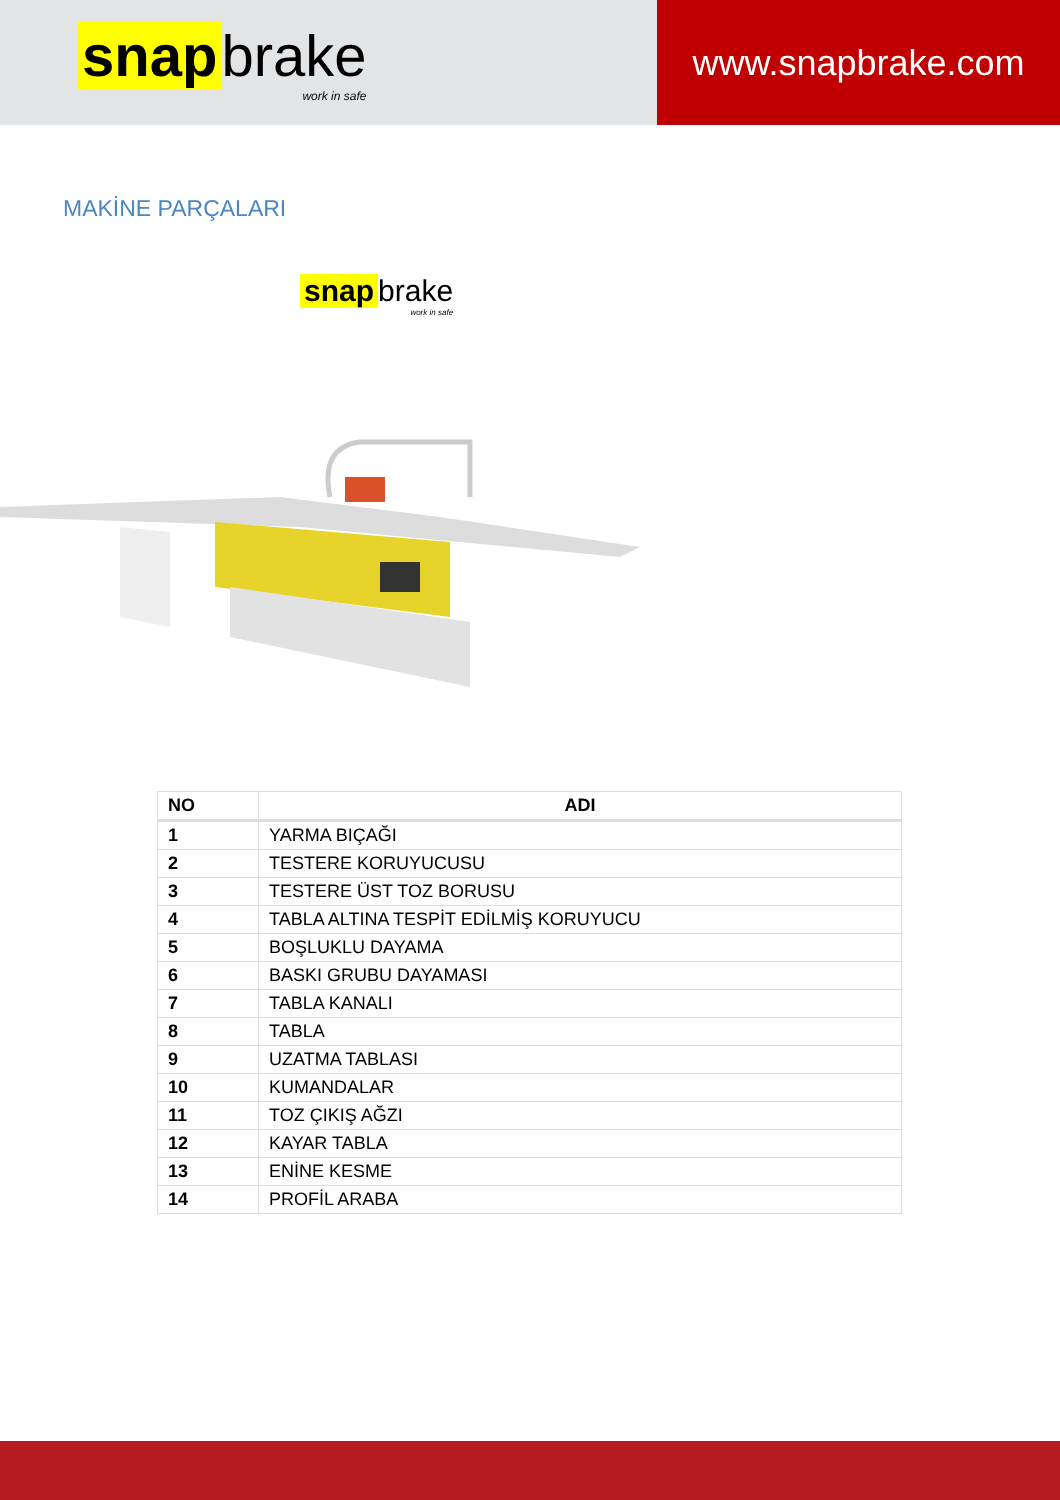snap brake
work in safe
www.snapbrake.com
MAKİNE PARÇALARI
snap brake
work in safe
| NO | ADI |
| --- | --- |
| 1 | YARMA BIÇAĞI |
| 2 | TESTERE KORUYUCUSU |
| 3 | TESTERE ÜST TOZ BORUSU |
| 4 | TABLA ALTINA TESPİT EDİLMİŞ KORUYUCU |
| 5 | BOŞLUKLU DAYAMA |
| 6 | BASKI GRUBU DAYAMASI |
| 7 | TABLA KANALI |
| 8 | TABLA |
| 9 | UZATMA TABLASI |
| 10 | KUMANDALAR |
| 11 | TOZ ÇIKIŞ AĞZI |
| 12 | KAYAR TABLA |
| 13 | ENİNE KESME |
| 14 | PROFİL ARABA |